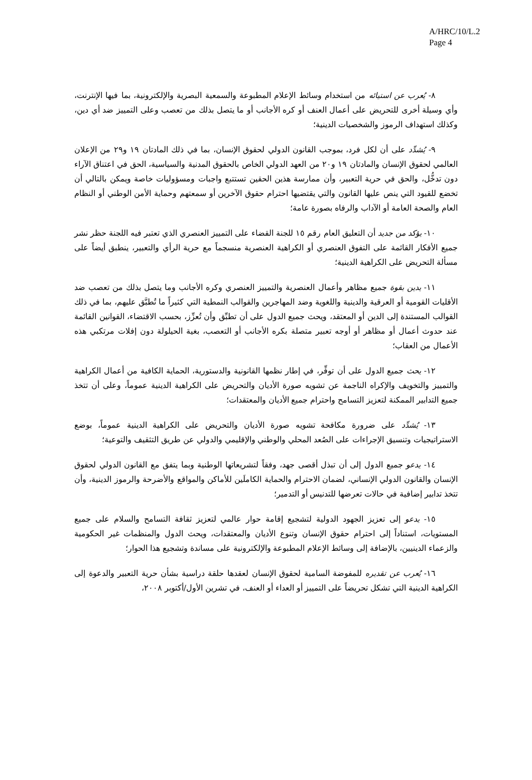A/HRC/10/L.2
Page 4
٨- يُعرب عن استيائه من استخدام وسائط الإعلام المطبوعة والسمعية البصرية والإلكترونية، بما فيها الإنترنت، وأي وسيلة أخرى للتحريض على أعمال العنف أو كره الأجانب أو ما يتصل بذلك من تعصب وعلى التمييز ضد أي دين، وكذلك استهداف الرموز والشخصيات الدينية؛
٩- يُشدِّد على أن لكل فرد، بموجب القانون الدولي لحقوق الإنسان، بما في ذلك المادتان ١٩ و٢٩ من الإعلان العالمي لحقوق الإنسان والمادتان ١٩ و٢٠ من العهد الدولي الخاص بالحقوق المدنية والسياسية، الحق في اعتناق الآراء دون تدخُّل، والحق في حرية التعبير، وأن ممارسة هذين الحقين تستتبع واجبات ومسؤوليات خاصة ويمكن بالتالي أن تخضع للقيود التي ينص عليها القانون والتي يقتضيها احترام حقوق الآخرين أو سمعتهم وحماية الأمن الوطني أو النظام العام والصحة العامة أو الآداب والرفاه بصورة عامة؛
١٠- يؤكد من جديد أن التعليق العام رقم ١٥ للجنة القضاء على التمييز العنصري الذي تعتبر فيه اللجنة حظر نشر جميع الأفكار القائمة على التفوق العنصري أو الكراهية العنصرية منسجماً مع حرية الرأي والتعبير، ينطبق أيضاً على مسألة التحريض على الكراهية الدينية؛
١١- يدين بقوة جميع مظاهر وأعمال العنصرية والتمييز العنصري وكره الأجانب وما يتصل بذلك من تعصب ضد الأقليات القومية أو العرقية والدينية واللغوية وضد المهاجرين والقوالب النمطية التي كثيراً ما تُطبَّق عليهم، بما في ذلك القوالب المستندة إلى الدين أو المعتقد، ويحث جميع الدول على أن تطبِّق وأن تُعزِّز، بحسب الاقتضاء، القوانين القائمة عند حدوث أعمال أو مظاهر أو أوجه تعبير متصلة بكره الأجانب أو التعصب، بغية الحيلولة دون إفلات مرتكبي هذه الأعمال من العقاب؛
١٢- يحث جميع الدول على أن توفِّر، في إطار نظمها القانونية والدستورية، الحماية الكافية من أعمال الكراهية والتمييز والتخويف والإكراه الناجمة عن تشويه صورة الأديان والتحريض على الكراهية الدينية عموماً، وعلى أن تتخذ جميع التدابير الممكنة لتعزيز التسامح واحترام جميع الأديان والمعتقدات؛
١٣- يُشدِّد على ضرورة مكافحة تشويه صورة الأديان والتحريض على الكراهية الدينية عموماً، بوضع الاستراتيجيات وتنسيق الإجراءات على الصُعد المحلي والوطني والإقليمي والدولي عن طريق التثقيف والتوعية؛
١٤- يدعو جميع الدول إلى أن تبذل أقصى جهد، وفقاً لتشريعاتها الوطنية وبما يتفق مع القانون الدولي لحقوق الإنسان والقانون الدولي الإنساني، لضمان الاحترام والحماية الكاملَين للأماكن والمواقع والأضرحة والرموز الدينية، وأن تتخذ تدابير إضافية في حالات تعرضها للتدنيس أو التدمير؛
١٥- يدعو إلى تعزيز الجهود الدولية لتشجيع إقامة حوار عالمي لتعزيز ثقافة التسامح والسلام على جميع المستويات، استناداً إلى احترام حقوق الإنسان وتنوع الأديان والمعتقدات، ويحث الدول والمنظمات غير الحكومية والزعماء الدينيين، بالإضافة إلى وسائط الإعلام المطبوعة والإلكترونية على مساندة وتشجيع هذا الحوار؛
١٦- يُعرب عن تقديره للمفوضة السامية لحقوق الإنسان لعقدها حلقة دراسية بشأن حرية التعبير والدعوة إلى الكراهية الدينية التي تشكل تحريضاً على التمييز أو العداء أو العنف، في تشرين الأول/أكتوبر ٢٠٠٨،